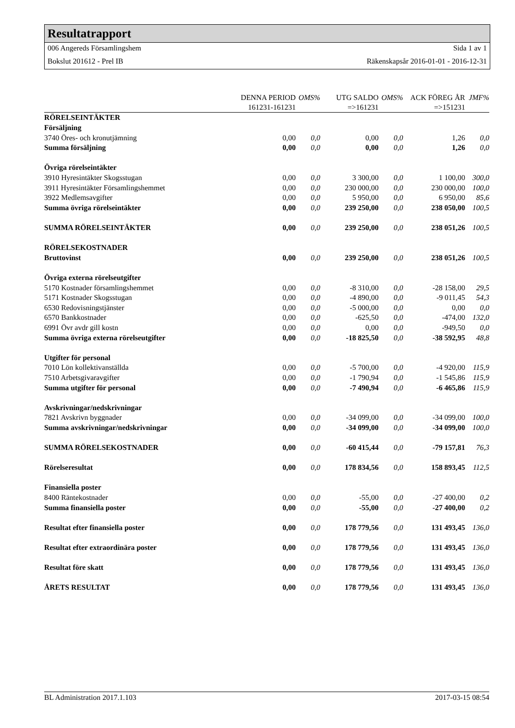Resultatrapport
006 Angereds Församlingshem Sida 1 av 1
Bokslut 201612 - Prel IB Räkenskapsår 2016-01-01 - 2016-12-31
| | DENNA PERIOD | OMS% | UTG SALDO | OMS% | ACK FÖREG ÅR | JMF% |
| --- | --- | --- | --- | --- | --- | --- |
| | 161231-161231 | | =>161231 | | =>151231 | |
| RÖRELSEINTÄKTER | | | | | | |
| Försäljning | | | | | | |
| 3740 Öres- och kronutjämning | 0,00 | 0,0 | 0,00 | 0,0 | 1,26 | 0,0 |
| Summa försäljning | 0,00 | 0,0 | 0,00 | 0,0 | 1,26 | 0,0 |
| Övriga rörelseintäkter | | | | | | |
| 3910 Hyresintäkter Skogsstugan | 0,00 | 0,0 | 3 300,00 | 0,0 | 1 100,00 | 300,0 |
| 3911 Hyresintäkter Församlingshemmet | 0,00 | 0,0 | 230 000,00 | 0,0 | 230 000,00 | 100,0 |
| 3922 Medlemsavgifter | 0,00 | 0,0 | 5 950,00 | 0,0 | 6 950,00 | 85,6 |
| Summa övriga rörelseintäkter | 0,00 | 0,0 | 239 250,00 | 0,0 | 238 050,00 | 100,5 |
| SUMMA RÖRELSEINTÄKTER | 0,00 | 0,0 | 239 250,00 | 0,0 | 238 051,26 | 100,5 |
| RÖRELSEKOSTNADER | | | | | | |
| Bruttovinst | 0,00 | 0,0 | 239 250,00 | 0,0 | 238 051,26 | 100,5 |
| Övriga externa rörelseutgifter | | | | | | |
| 5170 Kostnader församlingshemmet | 0,00 | 0,0 | -8 310,00 | 0,0 | -28 158,00 | 29,5 |
| 5171 Kostnader Skogsstugan | 0,00 | 0,0 | -4 890,00 | 0,0 | -9 011,45 | 54,3 |
| 6530 Redovisningstjänster | 0,00 | 0,0 | -5 000,00 | 0,0 | 0,00 | 0,0 |
| 6570 Bankkostnader | 0,00 | 0,0 | -625,50 | 0,0 | -474,00 | 132,0 |
| 6991 Övr avdr gill kostn | 0,00 | 0,0 | 0,00 | 0,0 | -949,50 | 0,0 |
| Summa övriga externa rörelseutgifter | 0,00 | 0,0 | -18 825,50 | 0,0 | -38 592,95 | 48,8 |
| Utgifter för personal | | | | | | |
| 7010 Lön kollektivanställda | 0,00 | 0,0 | -5 700,00 | 0,0 | -4 920,00 | 115,9 |
| 7510 Arbetsgivaravgifter | 0,00 | 0,0 | -1 790,94 | 0,0 | -1 545,86 | 115,9 |
| Summa utgifter för personal | 0,00 | 0,0 | -7 490,94 | 0,0 | -6 465,86 | 115,9 |
| Avskrivningar/nedskrivningar | | | | | | |
| 7821 Avskrivn byggnader | 0,00 | 0,0 | -34 099,00 | 0,0 | -34 099,00 | 100,0 |
| Summa avskrivningar/nedskrivningar | 0,00 | 0,0 | -34 099,00 | 0,0 | -34 099,00 | 100,0 |
| SUMMA RÖRELSEKOSTNADER | 0,00 | 0,0 | -60 415,44 | 0,0 | -79 157,81 | 76,3 |
| Rörelseresultat | 0,00 | 0,0 | 178 834,56 | 0,0 | 158 893,45 | 112,5 |
| Finansiella poster | | | | | | |
| 8400 Räntekostnader | 0,00 | 0,0 | -55,00 | 0,0 | -27 400,00 | 0,2 |
| Summa finansiella poster | 0,00 | 0,0 | -55,00 | 0,0 | -27 400,00 | 0,2 |
| Resultat efter finansiella poster | 0,00 | 0,0 | 178 779,56 | 0,0 | 131 493,45 | 136,0 |
| Resultat efter extraordinära poster | 0,00 | 0,0 | 178 779,56 | 0,0 | 131 493,45 | 136,0 |
| Resultat före skatt | 0,00 | 0,0 | 178 779,56 | 0,0 | 131 493,45 | 136,0 |
| ÅRETS RESULTAT | 0,00 | 0,0 | 178 779,56 | 0,0 | 131 493,45 | 136,0 |
BL Administration 2017.1.103 2017-03-15 08:54